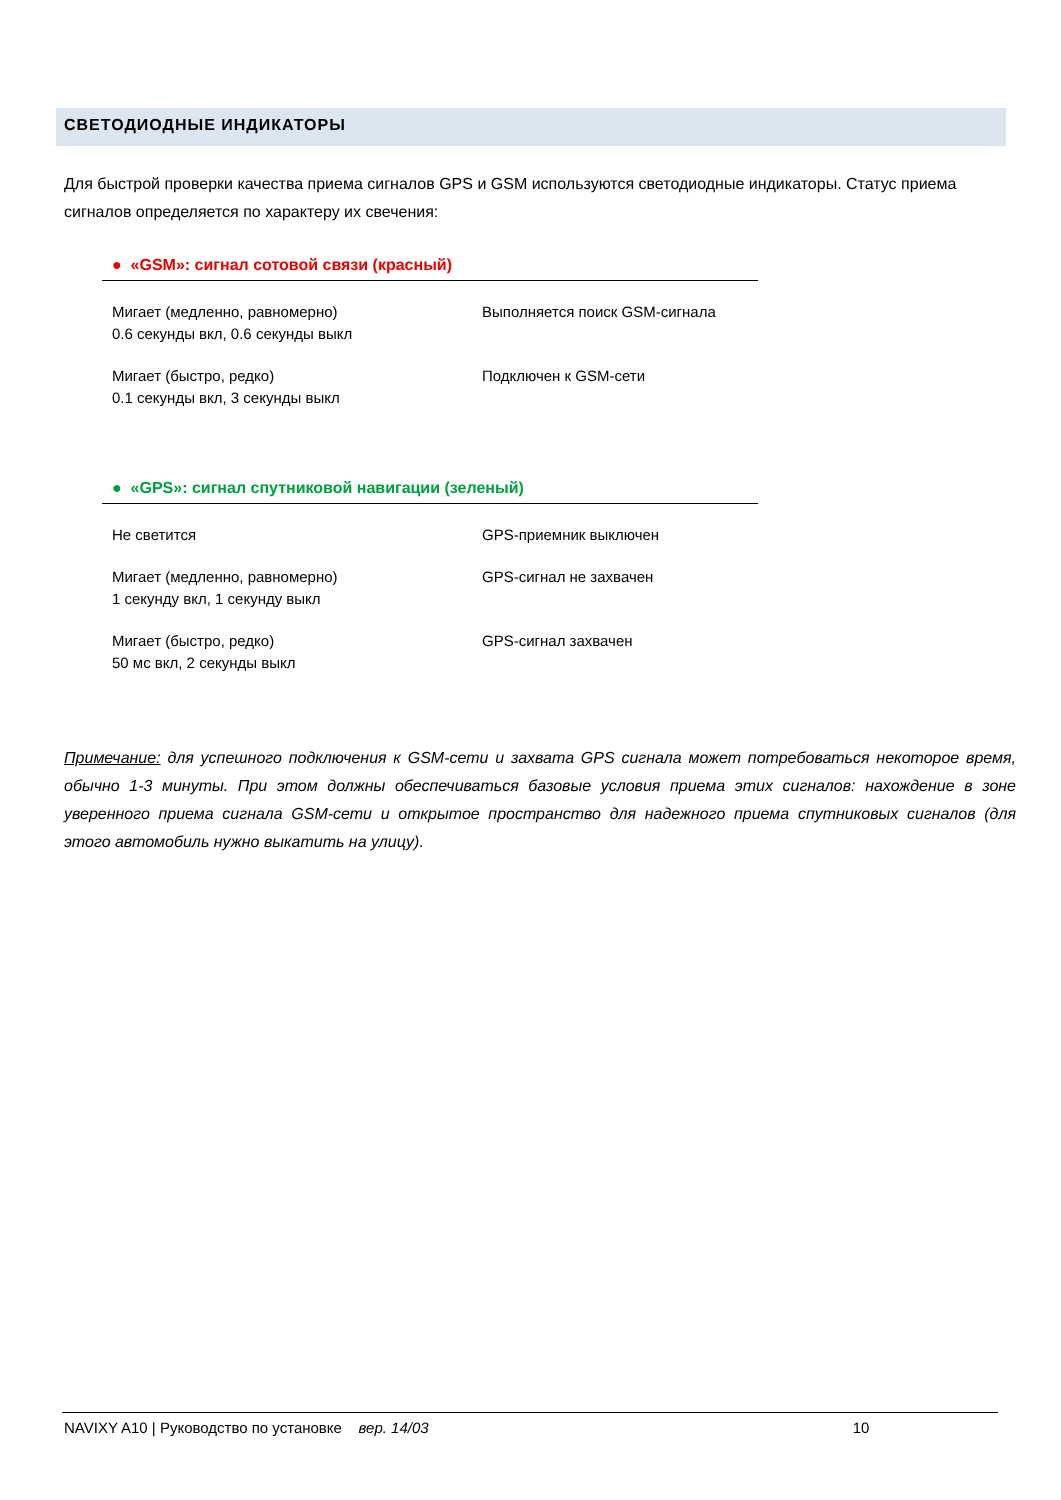СВЕТОДИОДНЫЕ ИНДИКАТОРЫ
Для быстрой проверки качества приема сигналов GPS и GSM используются светодиодные индикаторы. Статус приема сигналов определяется по характеру их свечения:
● «GSM»: сигнал сотовой связи (красный)
| Мигает (медленно, равномерно) 0.6 секунды вкл, 0.6 секунды выкл | Выполняется поиск GSM-сигнала |
| Мигает (быстро, редко) 0.1 секунды вкл, 3 секунды выкл | Подключен к GSM-сети |
● «GPS»: сигнал спутниковой навигации (зеленый)
| Не светится | GPS-приемник выключен |
| Мигает (медленно, равномерно) 1 секунду вкл, 1 секунду выкл | GPS-сигнал не захвачен |
| Мигает (быстро, редко) 50 мс вкл, 2 секунды выкл | GPS-сигнал захвачен |
Примечание: для успешного подключения к GSM-сети и захвата GPS сигнала может потребоваться некоторое время, обычно 1-3 минуты. При этом должны обеспечиваться базовые условия приема этих сигналов: нахождение в зоне уверенного приема сигнала GSM-сети и открытое пространство для надежного приема спутниковых сигналов (для этого автомобиль нужно выкатить на улицу).
NAVIXY A10 | Руководство по установке вер. 14/03 10